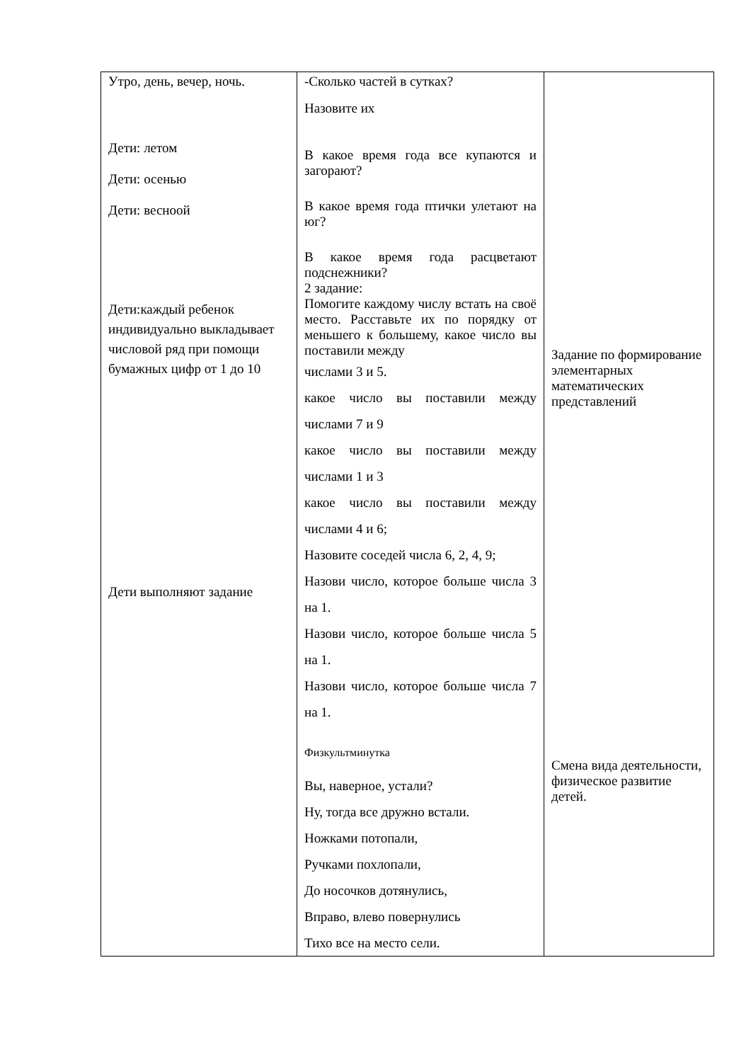| Утро, день, вечер, ночь. Дети: летом Дети: осенью Дети: весноой Дети:каждый ребенок индивидуально выкладывает числовой ряд при помощи бумажных цифр от 1 до 10 Дети выполняют задание | -Сколько частей в сутках? Назовите их В какое время года все купаются и загорают? В какое время года птички улетают на юг? В какое время года расцветают подснежники? 2 задание: Помогите каждому числу встать на своё место. Расставьте их по порядку от меньшего к большему, какое число вы поставили между числами 3 и 5. какое число вы поставили между числами 7 и 9 какое число вы поставили между числами 1 и 3 какое число вы поставили между числами 4 и 6; Назовите соседей числа 6, 2, 4, 9; Назови число, которое больше числа 3 на 1. Назови число, которое больше числа 5 на 1. Назови число, которое больше числа 7 на 1. Физкультминутка Вы, наверное, устали? Ну, тогда все дружно встали. Ножками потопали, Ручками похлопали, До носочков дотянулись, Вправо, влево повернулись Тихо все на место сели. | Задание по формирование элементарных математических представлений Смена вида деятельности, физическое развитие детей. |